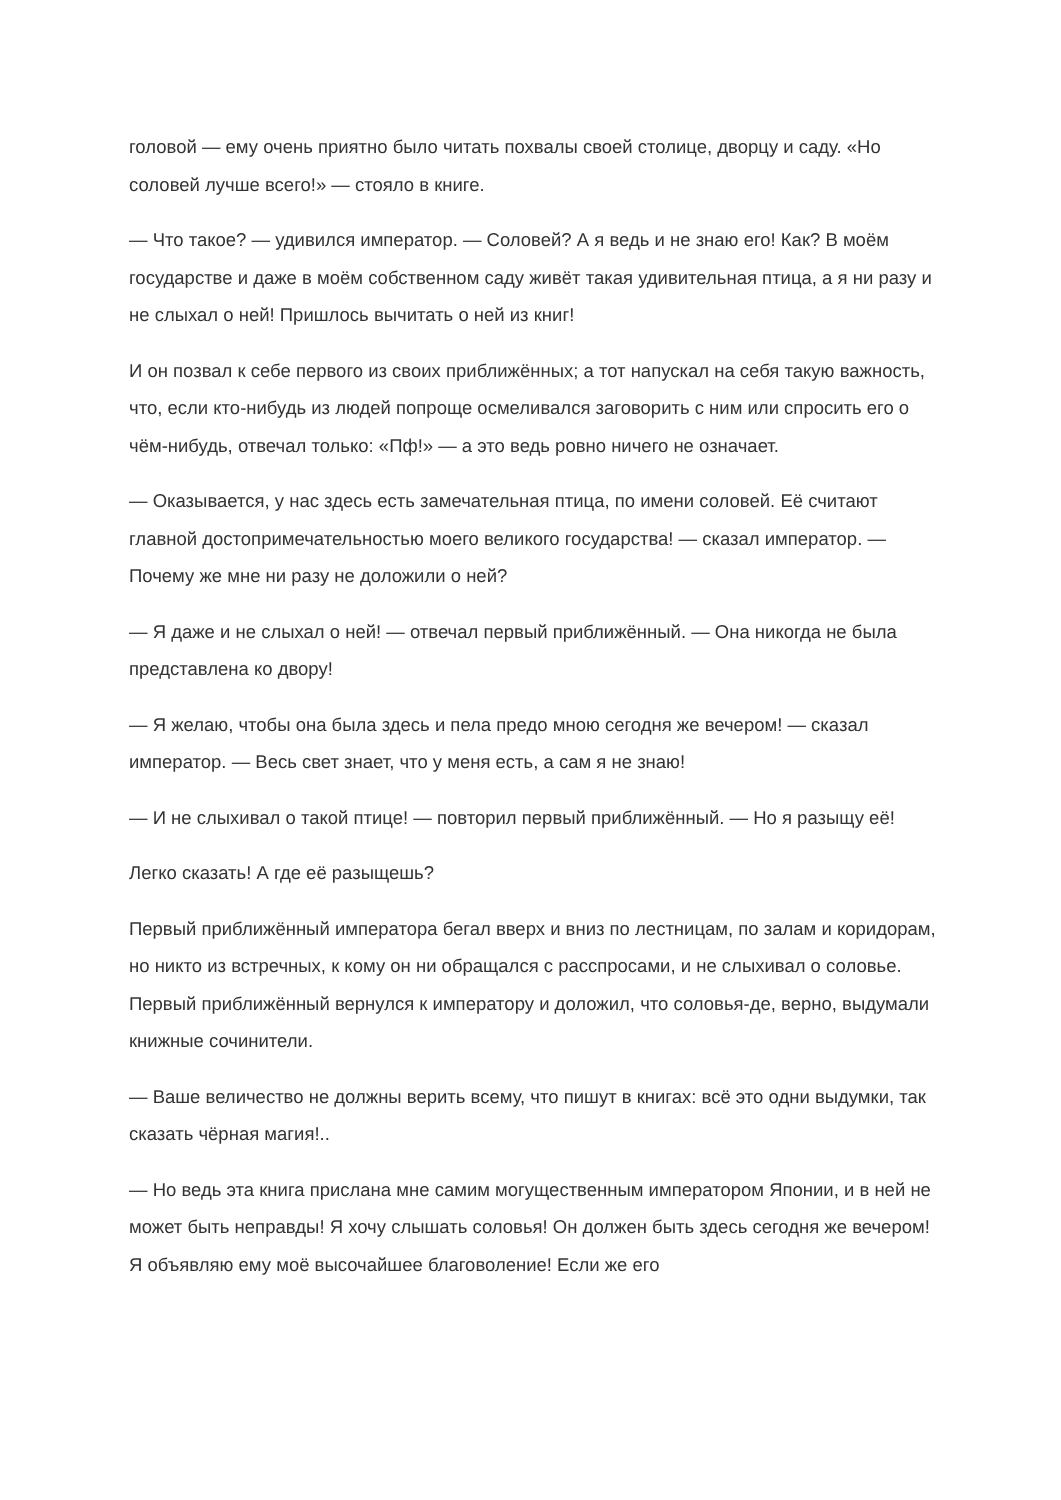головой — ему очень приятно было читать похвалы своей столице, дворцу и саду. «Но соловей лучше всего!» — стояло в книге.
— Что такое? — удивился император. — Соловей? А я ведь и не знаю его! Как? В моём государстве и даже в моём собственном саду живёт такая удивительная птица, а я ни разу и не слыхал о ней! Пришлось вычитать о ней из книг!
И он позвал к себе первого из своих приближённых; а тот напускал на себя такую важность, что, если кто-нибудь из людей попроще осмеливался заговорить с ним или спросить его о чём-нибудь, отвечал только: «Пф!» — а это ведь ровно ничего не означает.
— Оказывается, у нас здесь есть замечательная птица, по имени соловей. Её считают главной достопримечательностью моего великого государства! — сказал император. — Почему же мне ни разу не доложили о ней?
— Я даже и не слыхал о ней! — отвечал первый приближённый. — Она никогда не была представлена ко двору!
— Я желаю, чтобы она была здесь и пела предо мною сегодня же вечером! — сказал император. — Весь свет знает, что у меня есть, а сам я не знаю!
— И не слыхивал о такой птице! — повторил первый приближённый. — Но я разыщу её!
Легко сказать! А где её разыщешь?
Первый приближённый императора бегал вверх и вниз по лестницам, по залам и коридорам, но никто из встречных, к кому он ни обращался с расспросами, и не слыхивал о соловье. Первый приближённый вернулся к императору и доложил, что соловья-де, верно, выдумали книжные сочинители.
— Ваше величество не должны верить всему, что пишут в книгах: всё это одни выдумки, так сказать чёрная магия!..
— Но ведь эта книга прислана мне самим могущественным императором Японии, и в ней не может быть неправды! Я хочу слышать соловья! Он должен быть здесь сегодня же вечером! Я объявляю ему моё высочайшее благоволение! Если же его